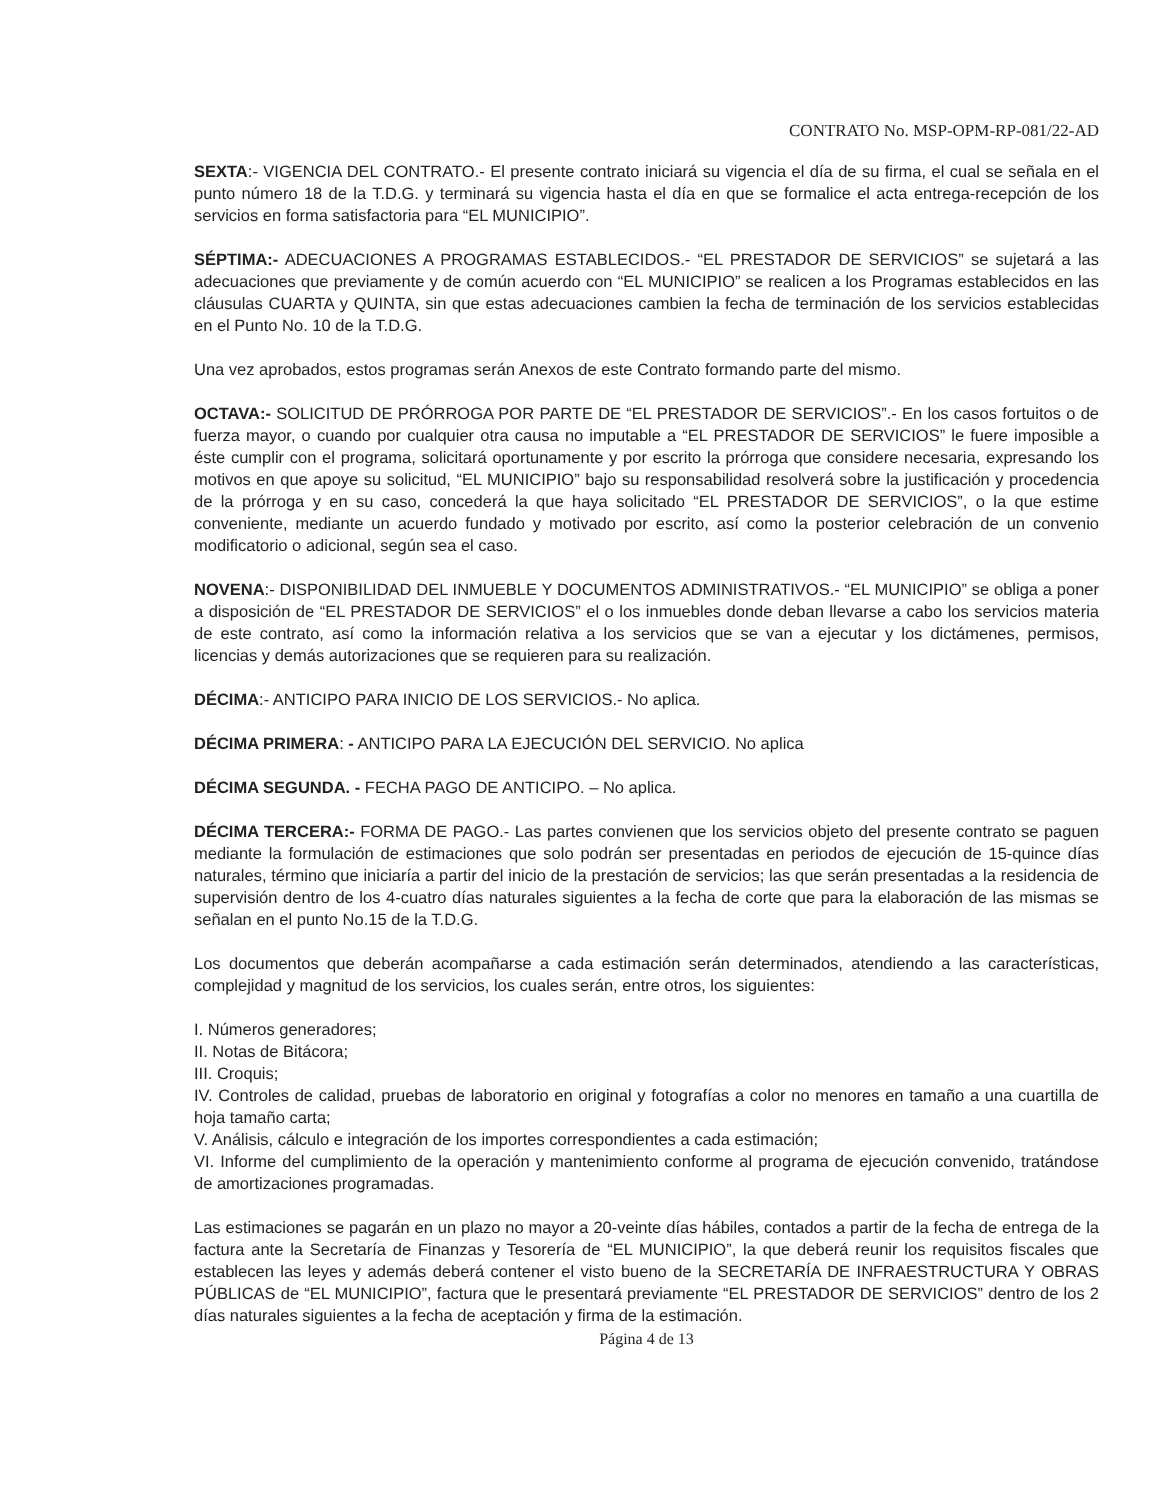CONTRATO No. MSP-OPM-RP-081/22-AD
SEXTA:- VIGENCIA DEL CONTRATO.- El presente contrato iniciará su vigencia el día de su firma, el cual se señala en el punto número 18 de la T.D.G. y terminará su vigencia hasta el día en que se formalice el acta entrega-recepción de los servicios en forma satisfactoria para “EL MUNICIPIO”.
SÉPTIMA:- ADECUACIONES A PROGRAMAS ESTABLECIDOS.- “EL PRESTADOR DE SERVICIOS” se sujetará a las adecuaciones que previamente y de común acuerdo con “EL MUNICIPIO” se realicen a los Programas establecidos en las cláusulas CUARTA y QUINTA, sin que estas adecuaciones cambien la fecha de terminación de los servicios establecidas en el Punto No. 10 de la T.D.G.
Una vez aprobados, estos programas serán Anexos de este Contrato formando parte del mismo.
OCTAVA:- SOLICITUD DE PRÓRROGA POR PARTE DE “EL PRESTADOR DE SERVICIOS”.- En los casos fortuitos o de fuerza mayor, o cuando por cualquier otra causa no imputable a “EL PRESTADOR DE SERVICIOS” le fuere imposible a éste cumplir con el programa, solicitará oportunamente y por escrito la prórroga que considere necesaria, expresando los motivos en que apoye su solicitud, “EL MUNICIPIO” bajo su responsabilidad resolverá sobre la justificación y procedencia de la prórroga y en su caso, concederá la que haya solicitado “EL PRESTADOR DE SERVICIOS”, o la que estime conveniente, mediante un acuerdo fundado y motivado por escrito, así como la posterior celebración de un convenio modificatorio o adicional, según sea el caso.
NOVENA:- DISPONIBILIDAD DEL INMUEBLE Y DOCUMENTOS ADMINISTRATIVOS.- “EL MUNICIPIO” se obliga a poner a disposición de “EL PRESTADOR DE SERVICIOS” el o los inmuebles donde deban llevarse a cabo los servicios materia de este contrato, así como la información relativa a los servicios que se van a ejecutar y los dictámenes, permisos, licencias y demás autorizaciones que se requieren para su realización.
DÉCIMA:- ANTICIPO PARA INICIO DE LOS SERVICIOS.- No aplica.
DÉCIMA PRIMERA: - ANTICIPO PARA LA EJECUCIÓN DEL SERVICIO. No aplica
DÉCIMA SEGUNDA. - FECHA PAGO DE ANTICIPO. – No aplica.
DÉCIMA TERCERA:- FORMA DE PAGO.- Las partes convienen que los servicios objeto del presente contrato se paguen mediante la formulación de estimaciones que solo podrán ser presentadas en periodos de ejecución de 15-quince días naturales, término que iniciaría a partir del inicio de la prestación de servicios; las que serán presentadas a la residencia de supervisión dentro de los 4-cuatro días naturales siguientes a la fecha de corte que para la elaboración de las mismas se señalan en el punto No.15 de la T.D.G.
Los documentos que deberán acompañarse a cada estimación serán determinados, atendiendo a las características, complejidad y magnitud de los servicios, los cuales serán, entre otros, los siguientes:
I. Números generadores;
II. Notas de Bitácora;
III. Croquis;
IV. Controles de calidad, pruebas de laboratorio en original y fotografías a color no menores en tamaño a una cuartilla de hoja tamaño carta;
V. Análisis, cálculo e integración de los importes correspondientes a cada estimación;
VI. Informe del cumplimiento de la operación y mantenimiento conforme al programa de ejecución convenido, tratándose de amortizaciones programadas.
Las estimaciones se pagarán en un plazo no mayor a 20-veinte días hábiles, contados a partir de la fecha de entrega de la factura ante la Secretaría de Finanzas y Tesorería de “EL MUNICIPIO”, la que deberá reunir los requisitos fiscales que establecen las leyes y además deberá contener el visto bueno de la SECRETARÍA DE INFRAESTRUCTURA Y OBRAS PÚBLICAS de “EL MUNICIPIO”, factura que le presentará previamente “EL PRESTADOR DE SERVICIOS” dentro de los 2 días naturales siguientes a la fecha de aceptación y firma de la estimación.
Página 4 de 13